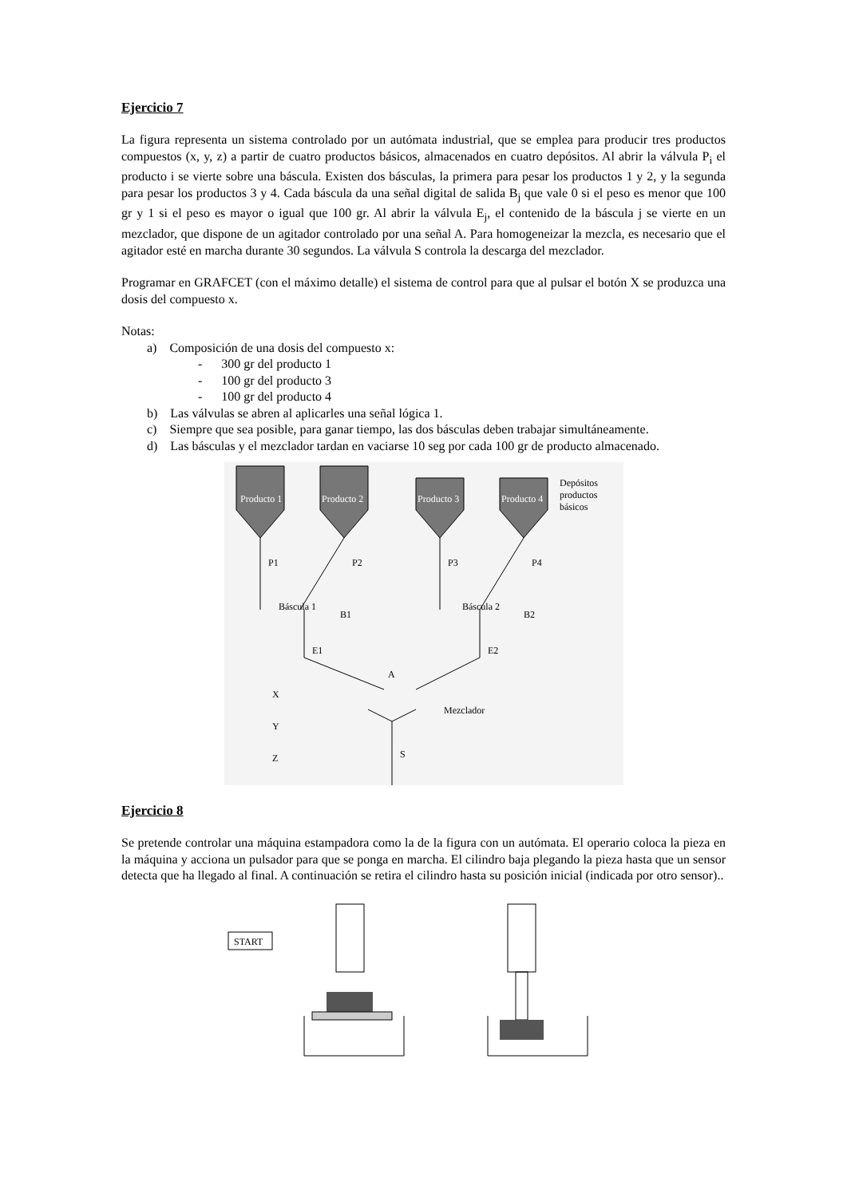Ejercicio 7
La figura representa un sistema controlado por un autómata industrial, que se emplea para producir tres productos compuestos (x, y, z) a partir de cuatro productos básicos, almacenados en cuatro depósitos. Al abrir la válvula P<sub>i</sub> el producto i se vierte sobre una báscula. Existen dos básculas, la primera para pesar los productos 1 y 2, y la segunda para pesar los productos 3 y 4. Cada báscula da una señal digital de salida B<sub>j</sub> que vale 0 si el peso es menor que 100 gr y 1 si el peso es mayor o igual que 100 gr. Al abrir la válvula E<sub>j</sub>, el contenido de la báscula j se vierte en un mezclador, que dispone de un agitador controlado por una señal A. Para homogeneizar la mezcla, es necesario que el agitador esté en marcha durante 30 segundos. La válvula S controla la descarga del mezclador.
Programar en GRAFCET (con el máximo detalle) el sistema de control para que al pulsar el botón X se produzca una dosis del compuesto x.
Notas:
a) Composición de una dosis del compuesto x:
- 300 gr del producto 1
- 100 gr del producto 3
- 100 gr del producto 4
b) Las válvulas se abren al aplicarles una señal lógica 1.
c) Siempre que sea posible, para ganar tiempo, las dos básculas deben trabajar simultáneamente.
d) Las básculas y el mezclador tardan en vaciarse 10 seg por cada 100 gr de producto almacenado.
Producto 1
Producto 2
Producto 3
Producto 4
Depósitos
productos
básicos
P1
P2
P3
P4
Báscula 1
B1
Báscula 2
B2
E1
E2
A
Mezclador
S
X
Y
Z
Ejercicio 8
Se pretende controlar una máquina estampadora como la de la figura con un autómata. El operario coloca la pieza en la máquina y acciona un pulsador para que se ponga en marcha. El cilindro baja plegando la pieza hasta que un sensor detecta que ha llegado al final. A continuación se retira el cilindro hasta su posición inicial (indicada por otro sensor)..
START